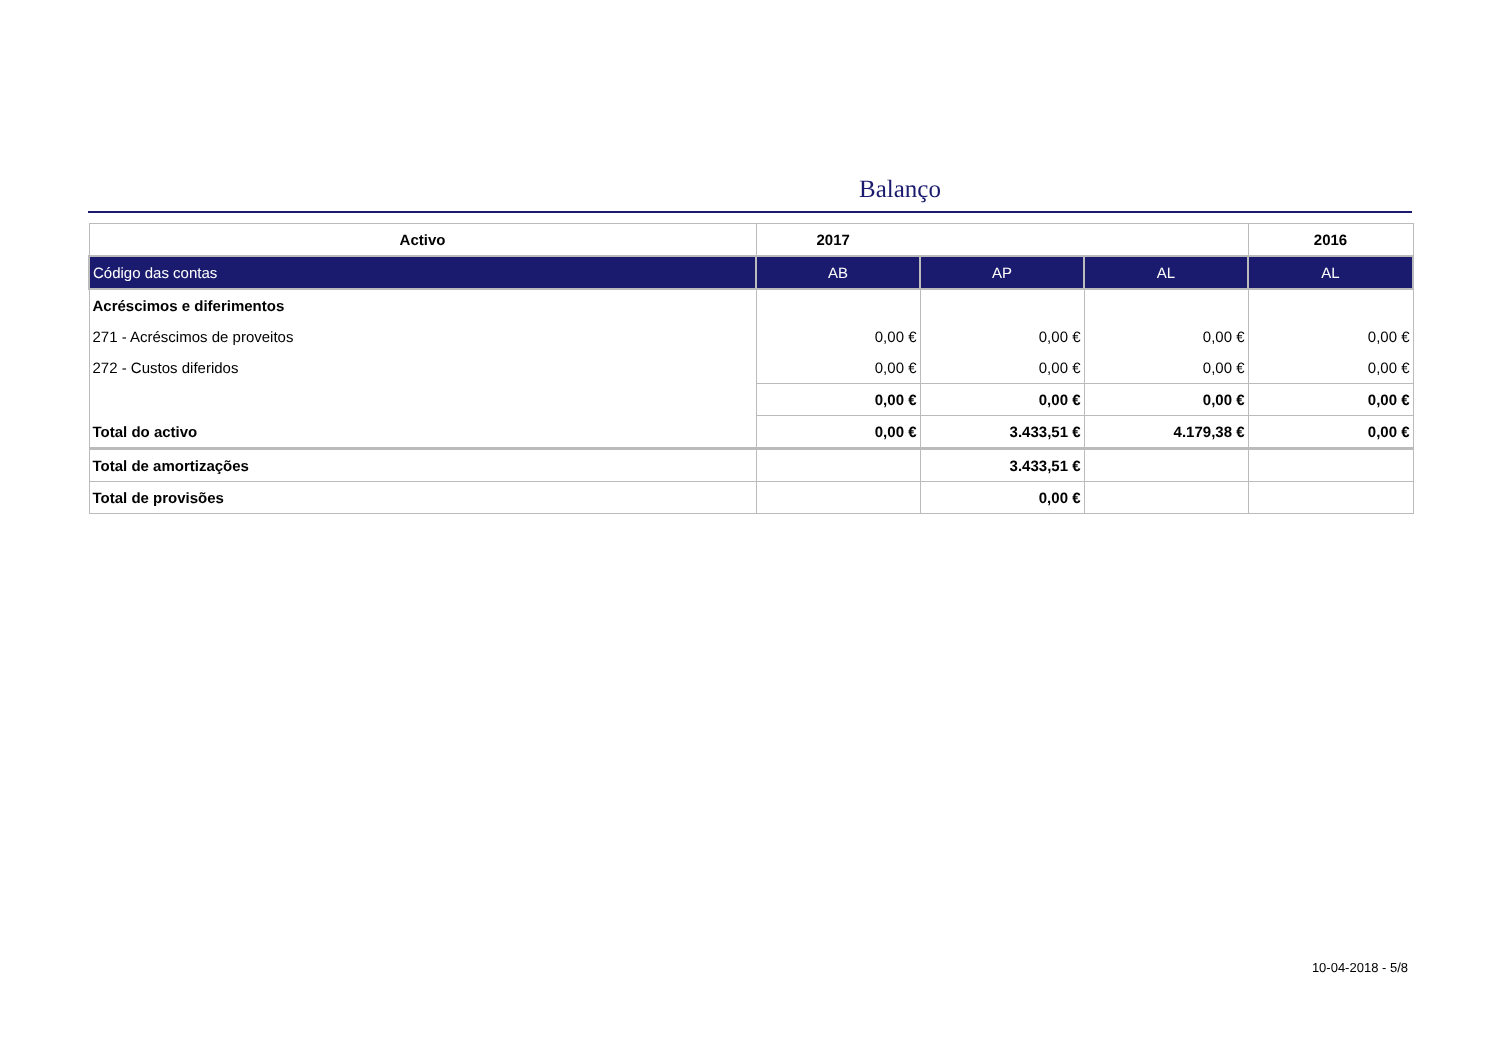Balanço
| Activo | 2017 | | | 2016 |
| --- | --- | --- | --- | --- |
| Código das contas | AB | AP | AL | AL |
| Acréscimos e diferimentos | | | | |
| 271 - Acréscimos de proveitos | 0,00 € | 0,00 € | 0,00 € | 0,00 € |
| 272 - Custos diferidos | 0,00 € | 0,00 € | 0,00 € | 0,00 € |
| | 0,00 € | 0,00 € | 0,00 € | 0,00 € |
| Total do activo | 0,00 € | 3.433,51 € | 4.179,38 € | 0,00 € |
| Total de amortizações | | 3.433,51 € | | |
| Total de provisões | | 0,00 € | | |
10-04-2018 - 5/8